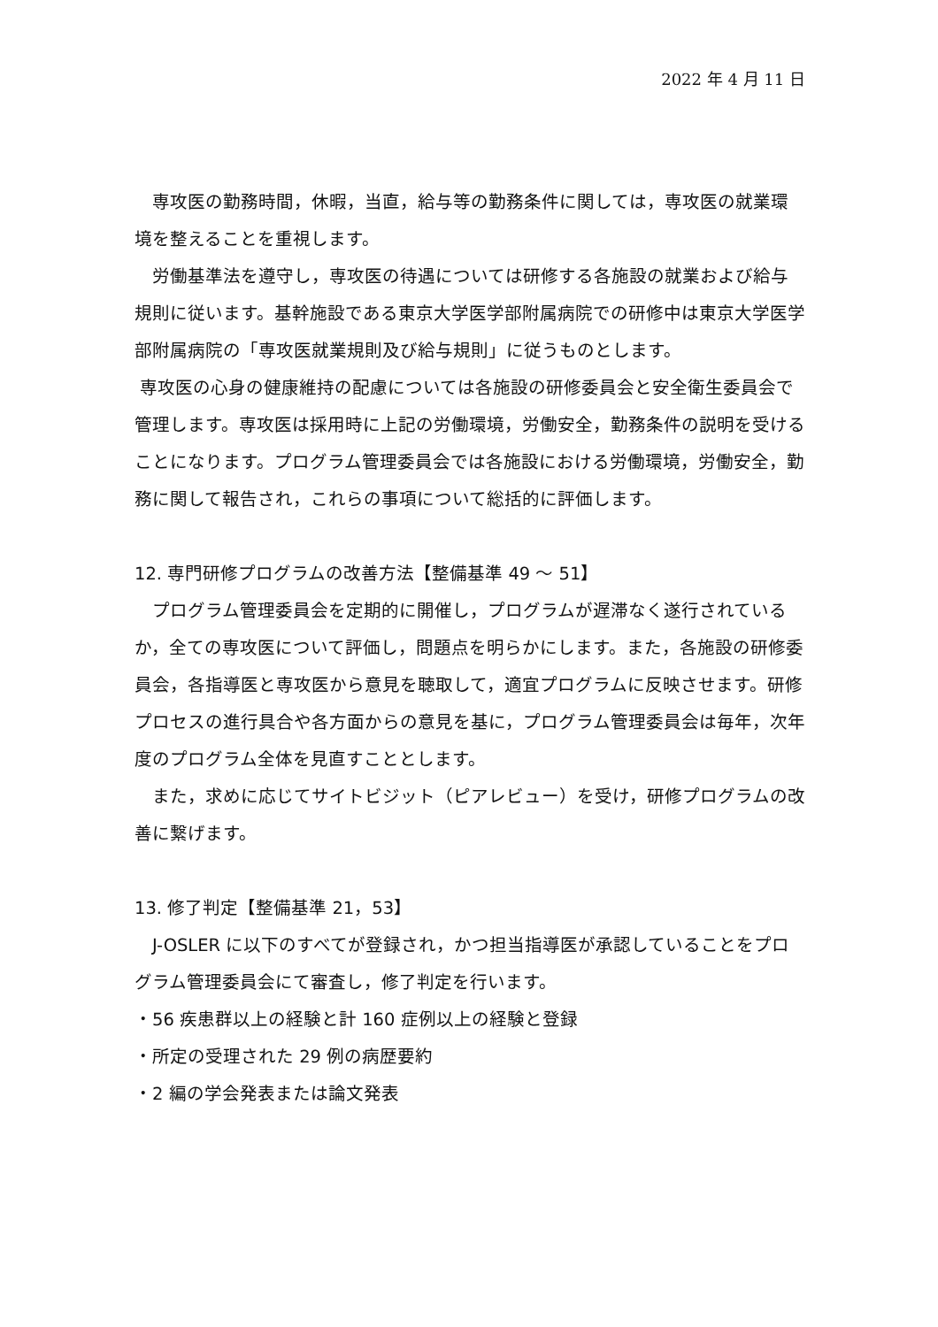2022 年 4 月 11 日
　専攻医の勤務時間，休暇，当直，給与等の勤務条件に関しては，専攻医の就業環境を整えることを重視します。
　労働基準法を遵守し，専攻医の待遇については研修する各施設の就業および給与規則に従います。基幹施設である東京大学医学部附属病院での研修中は東京大学医学部附属病院の「専攻医就業規則及び給与規則」に従うものとします。
専攻医の心身の健康維持の配慮については各施設の研修委員会と安全衛生委員会で管理します。専攻医は採用時に上記の労働環境，労働安全，勤務条件の説明を受けることになります。プログラム管理委員会では各施設における労働環境，労働安全，勤務に関して報告され，これらの事項について総括的に評価します。
12. 専門研修プログラムの改善方法【整備基準 49 ～ 51】
　プログラム管理委員会を定期的に開催し，プログラムが遅滞なく遂行されているか，全ての専攻医について評価し，問題点を明らかにします。また，各施設の研修委員会，各指導医と専攻医から意見を聴取して，適宜プログラムに反映させます。研修プロセスの進行具合や各方面からの意見を基に，プログラム管理委員会は毎年，次年度のプログラム全体を見直すこととします。
　また，求めに応じてサイトビジット（ピアレビュー）を受け，研修プログラムの改善に繋げます。
13. 修了判定【整備基準 21，53】
　J-OSLER に以下のすべてが登録され，かつ担当指導医が承認していることをプログラム管理委員会にて審査し，修了判定を行います。
・56 疾患群以上の経験と計 160 症例以上の経験と登録
・所定の受理された 29 例の病歴要約
・2 編の学会発表または論文発表